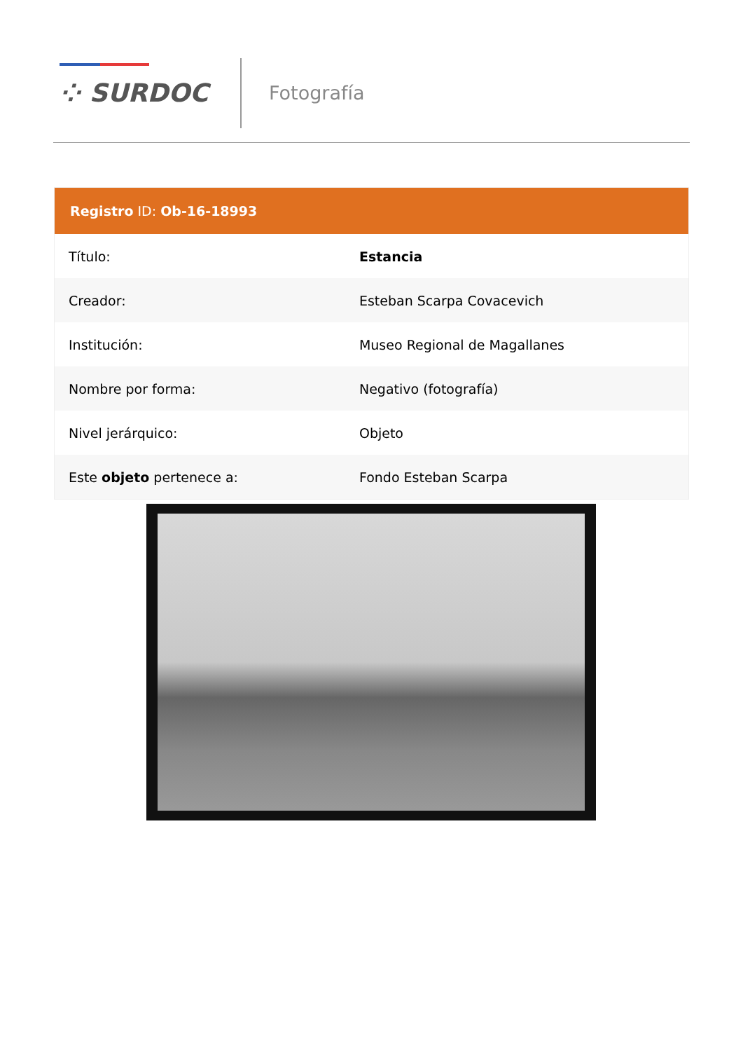⁘ SURDOC Fotografía
| Registro ID: Ob-16-18993 | |
| --- | --- |
| Título: | Estancia |
| Creador: | Esteban Scarpa Covacevich |
| Institución: | Museo Regional de Magallanes |
| Nombre por forma: | Negativo (fotografía) |
| Nivel jerárquico: | Objeto |
| Este objeto pertenece a: | Fondo Esteban Scarpa |